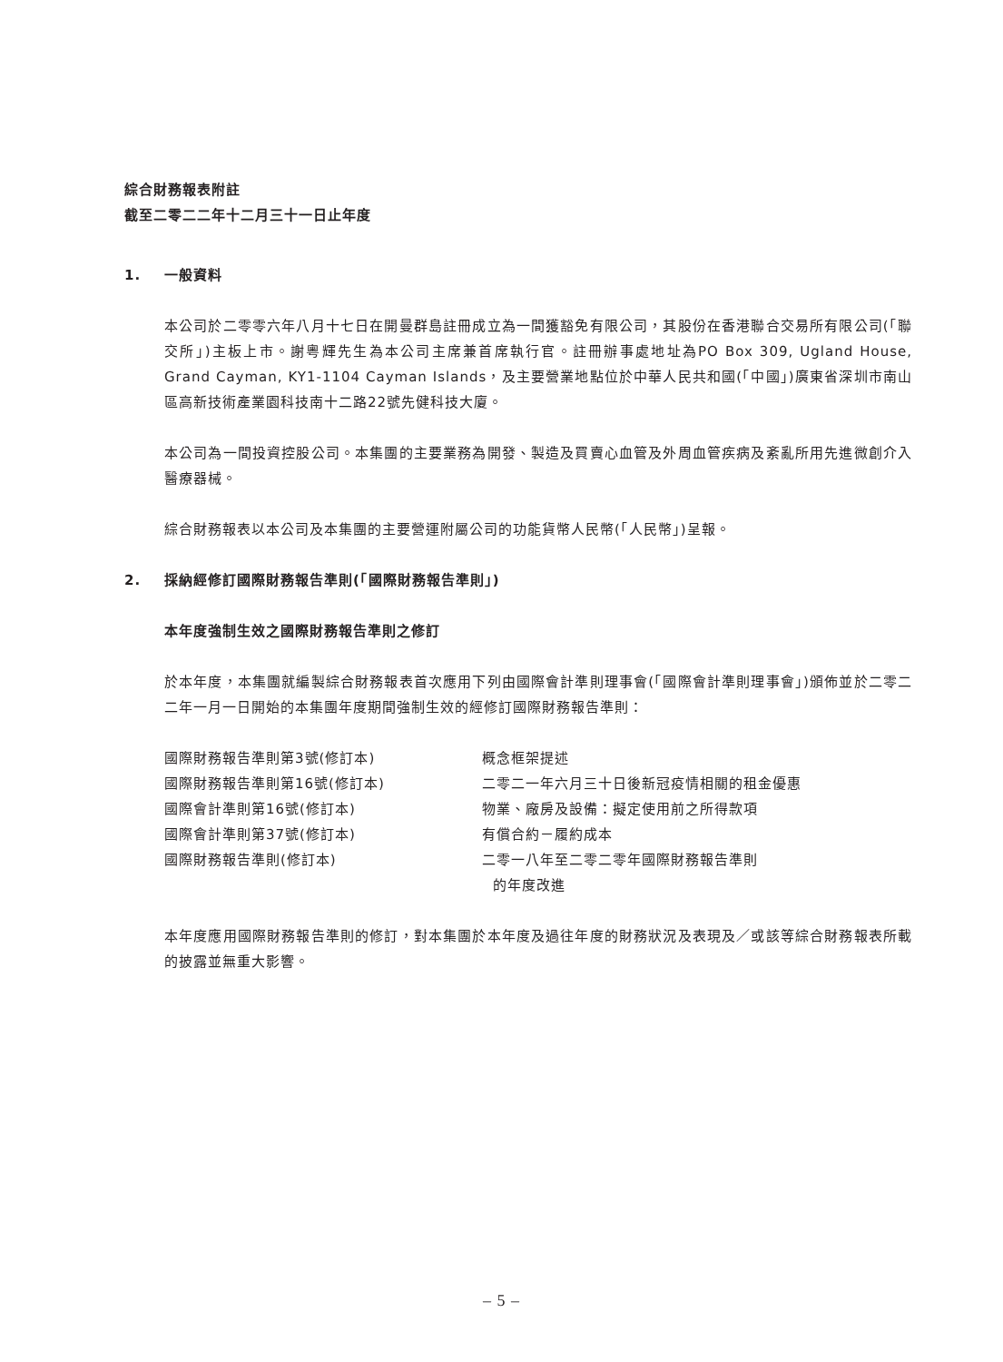綜合財務報表附註
截至二零二二年十二月三十一日止年度
1. 一般資料
本公司於二零零六年八月十七日在開曼群島註冊成立為一間獲豁免有限公司，其股份在香港聯合交易所有限公司(「聯交所」)主板上市。謝粵輝先生為本公司主席兼首席執行官。註冊辦事處地址為PO Box 309, Ugland House, Grand Cayman, KY1-1104 Cayman Islands，及主要營業地點位於中華人民共和國(「中國」)廣東省深圳市南山區高新技術產業園科技南十二路22號先健科技大廈。
本公司為一間投資控股公司。本集團的主要業務為開發、製造及買賣心血管及外周血管疾病及紊亂所用先進微創介入醫療器械。
綜合財務報表以本公司及本集團的主要營運附屬公司的功能貨幣人民幣(「人民幣」)呈報。
2. 採納經修訂國際財務報告準則(「國際財務報告準則」)
本年度強制生效之國際財務報告準則之修訂
於本年度，本集團就編製綜合財務報表首次應用下列由國際會計準則理事會(「國際會計準則理事會」)頒佈並於二零二二年一月一日開始的本集團年度期間強制生效的經修訂國際財務報告準則：
| 國際財務報告準則第3號(修訂本) | 概念框架提述 |
| 國際財務報告準則第16號(修訂本) | 二零二一年六月三十日後新冠疫情相關的租金優惠 |
| 國際會計準則第16號(修訂本) | 物業、廠房及設備：擬定使用前之所得款項 |
| 國際會計準則第37號(修訂本) | 有償合約－履約成本 |
| 國際財務報告準則(修訂本) | 二零一八年至二零二零年國際財務報告準則 的年度改進 |
本年度應用國際財務報告準則的修訂，對本集團於本年度及過往年度的財務狀況及表現及／或該等綜合財務報表所載的披露並無重大影響。
– 5 –